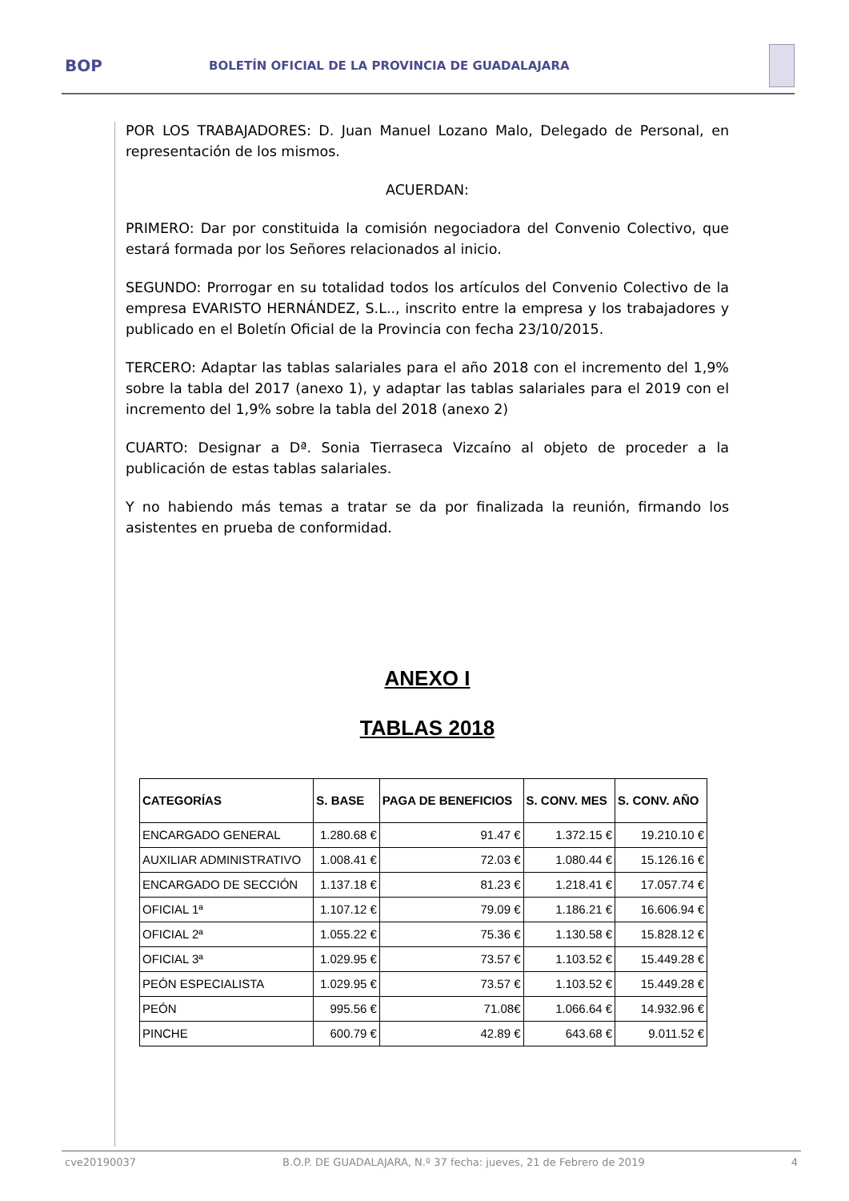BOP
BOLETÍN OFICIAL DE LA PROVINCIA DE GUADALAJARA
POR LOS TRABAJADORES: D. Juan Manuel Lozano Malo, Delegado de Personal, en representación de los mismos.
ACUERDAN:
PRIMERO: Dar por constituida la comisión negociadora del Convenio Colectivo, que estará formada por los Señores relacionados al inicio.
SEGUNDO: Prorrogar en su totalidad todos los artículos del Convenio Colectivo de la empresa EVARISTO HERNÁNDEZ, S.L.., inscrito entre la empresa y los trabajadores y publicado en el Boletín Oficial de la Provincia con fecha 23/10/2015.
TERCERO: Adaptar las tablas salariales para el año 2018 con el incremento del 1,9% sobre la tabla del 2017 (anexo 1), y adaptar las tablas salariales para el 2019 con el incremento del 1,9% sobre la tabla del 2018 (anexo 2)
CUARTO: Designar a Dª. Sonia Tierraseca Vizcaíno al objeto de proceder a la publicación de estas tablas salariales.
Y no habiendo más temas a tratar se da por finalizada la reunión, firmando los asistentes en prueba de conformidad.
ANEXO I
TABLAS 2018
| CATEGORÍAS | S. BASE | PAGA DE BENEFICIOS | S. CONV. MES | S. CONV. AÑO |
| --- | --- | --- | --- | --- |
| ENCARGADO GENERAL | 1.280.68 € | 91.47 € | 1.372.15 € | 19.210.10 € |
| AUXILIAR ADMINISTRATIVO | 1.008.41 € | 72.03 € | 1.080.44 € | 15.126.16 € |
| ENCARGADO DE SECCIÓN | 1.137.18 € | 81.23 € | 1.218.41 € | 17.057.74 € |
| OFICIAL 1ª | 1.107.12 € | 79.09 € | 1.186.21 € | 16.606.94 € |
| OFICIAL 2ª | 1.055.22 € | 75.36 € | 1.130.58 € | 15.828.12 € |
| OFICIAL 3ª | 1.029.95 € | 73.57 € | 1.103.52 € | 15.449.28 € |
| PEÓN ESPECIALISTA | 1.029.95 € | 73.57 € | 1.103.52 € | 15.449.28 € |
| PEÓN | 995.56 € | 71.08€ | 1.066.64 € | 14.932.96 € |
| PINCHE | 600.79 € | 42.89 € | 643.68 € | 9.011.52 € |
cve20190037 B.O.P. DE GUADALAJARA, N.º 37 fecha: jueves, 21 de Febrero de 2019 4